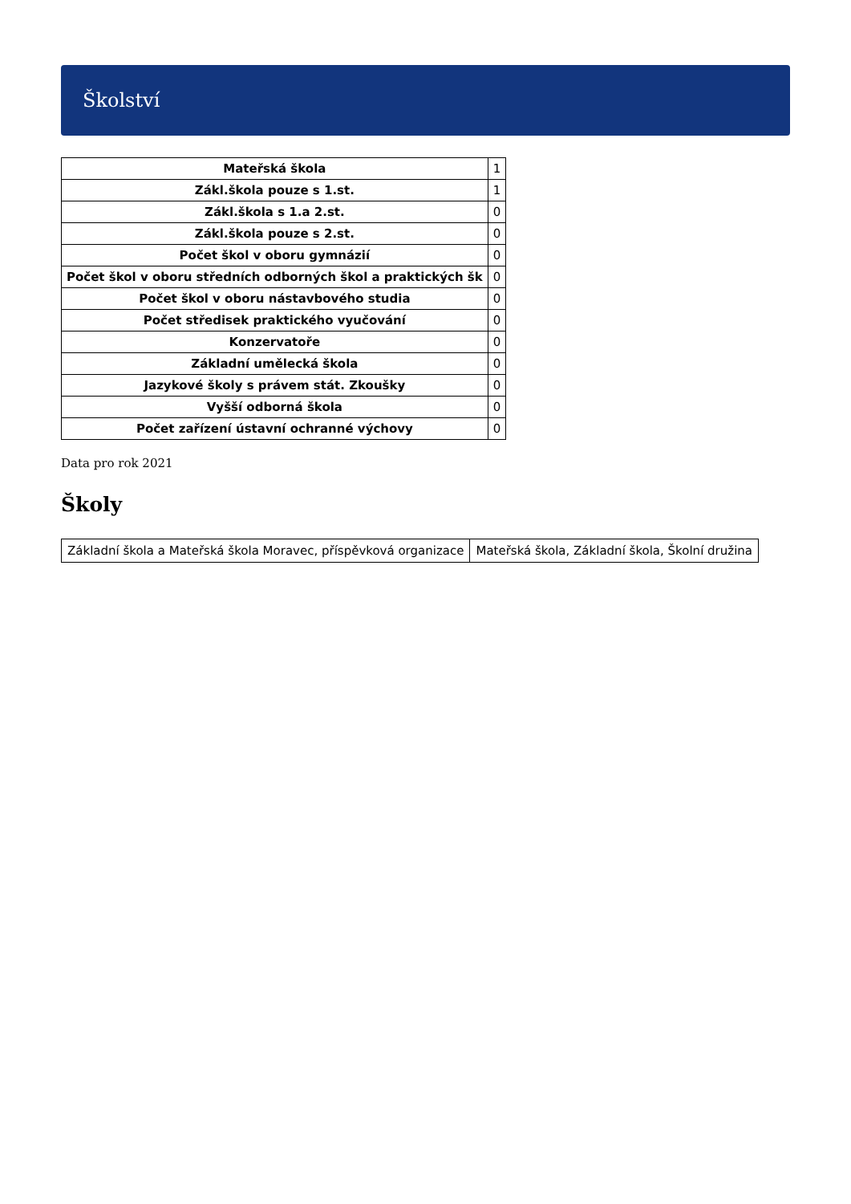Školství
| Mateřská škola | 1 |
| Zákl.škola pouze s 1.st. | 1 |
| Zákl.škola s 1.a 2.st. | 0 |
| Zákl.škola pouze s 2.st. | 0 |
| Počet škol v oboru gymnázií | 0 |
| Počet škol v oboru středních odborných škol a praktických šk | 0 |
| Počet škol v oboru nástavbového studia | 0 |
| Počet středisek praktického vyučování | 0 |
| Konzervatoře | 0 |
| Základní umělecká škola | 0 |
| Jazykové školy s právem stát. Zkoušky | 0 |
| Vyšší odborná škola | 0 |
| Počet zařízení ústavní ochranné výchovy | 0 |
Data pro rok 2021
Školy
| Základní škola a Mateřská škola Moravec, příspěvková organizace | Mateřská škola, Základní škola, Školní družina |